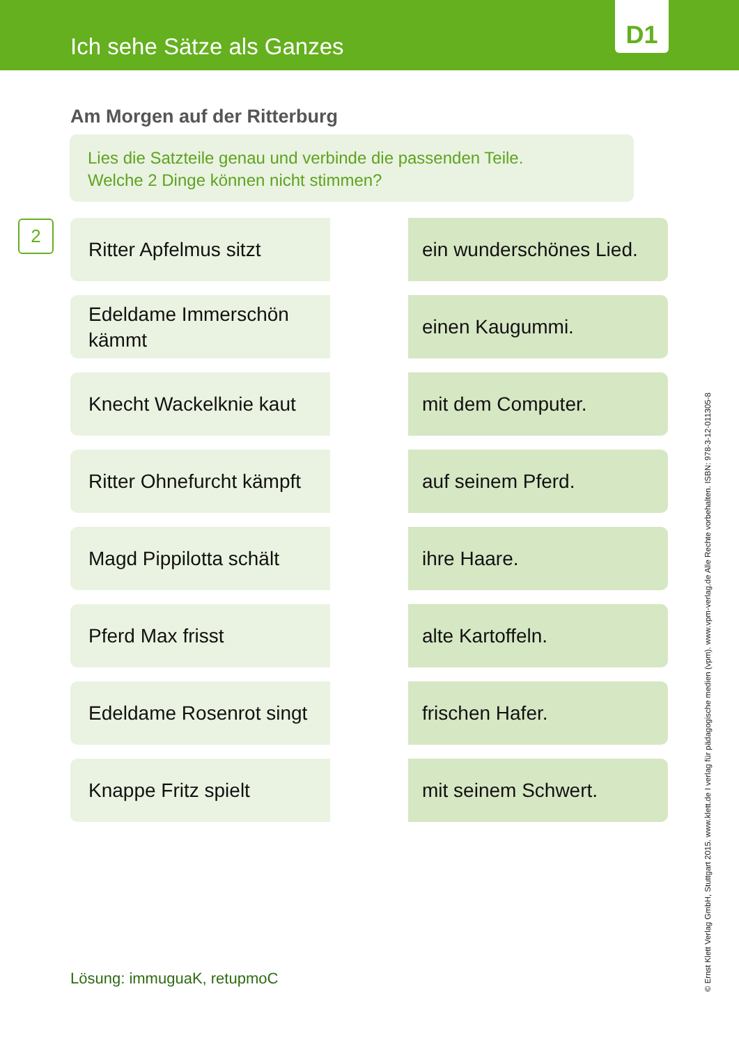Ich sehe Sätze als Ganzes
D1
Am Morgen auf der Ritterburg
Lies die Satzteile genau und verbinde die passenden Teile.
Welche 2 Dinge können nicht stimmen?
2
Ritter Apfelmus sitzt
ein wunderschönes Lied.
Edeldame Immerschön kämmt
einen Kaugummi.
Knecht Wackelknie kaut
mit dem Computer.
Ritter Ohnefurcht kämpft
auf seinem Pferd.
Magd Pippilotta schält
ihre Haare.
Pferd Max frisst
alte Kartoffeln.
Edeldame Rosenrot singt
frischen Hafer.
Knappe Fritz spielt
mit seinem Schwert.
Lösung: immuguaK, retupmoC
© Ernst Klett Verlag GmbH, Stuttgart 2015. www.klett.de I verlag für pädagogische medien (vpm). www.vpm-verlag.de Alle Rechte vorbehalten. ISBN: 978-3-12-011305-8